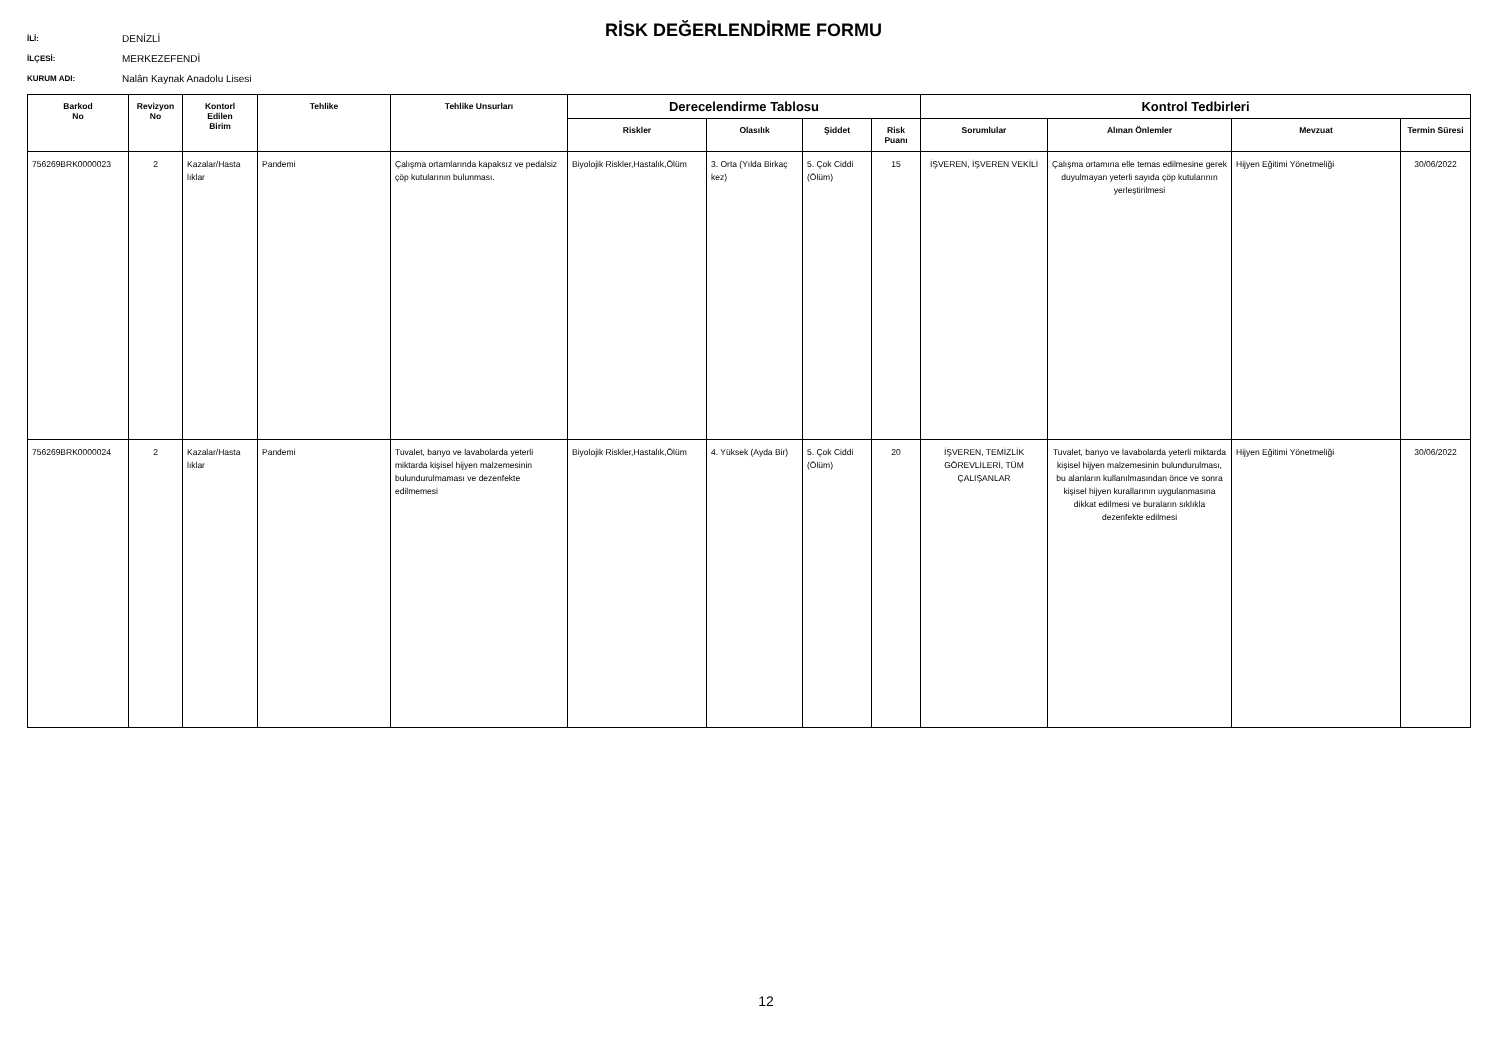İLİ: DENİZLİ
İLÇESİ: MERKEZEFENDİ
KURUM ADI: Nalân Kaynak Anadolu Lisesi
RİSK DEĞERLENDİRME FORMU
| Barkod No | Revizyon No | Kontorl Edilen Birim | Tehlike | Tehlike Unsurları | Derecelendirme Tablosu | | | | Kontrol Tedbirleri | | | |
| --- | --- | --- | --- | --- | --- | --- | --- | --- | --- | --- | --- | --- |
| | | | | | Riskler | Olasılık | Şiddet | Risk Puanı | Sorumlular | Alınan Önlemler | Mevzuat | Termin Süresi |
| 756269BRK0000023 | 2 | Kazalar/Hasta lıklar | Pandemi | Çalışma ortamlarında kapaksız ve pedalsiz çöp kutularının bulunması. | Biyolojik Riskler,Hastalık,Ölüm | 3. Orta (Yılda Birkaç kez) | 5. Çok Ciddi (Ölüm) | 15 | İŞVEREN, İŞVEREN VEKİLİ | Çalışma ortamına elle temas edilmesine gerek duyulmayan yeterli sayıda çöp kutularının yerleştirilmesi | Hijyen Eğitimi Yönetmeliği | 30/06/2022 |
| 756269BRK0000024 | 2 | Kazalar/Hasta lıklar | Pandemi | Tuvalet, banyo ve lavabolarda yeterli miktarda kişisel hijyen malzemesinin bulundurulmaması ve dezenfekte edilmemesi | Biyolojik Riskler,Hastalık,Ölüm | 4. Yüksek (Ayda Bir) | 5. Çok Ciddi (Ölüm) | 20 | İŞVEREN, TEMİZLİK GÖREVLİLERİ, TÜM ÇALIŞANLAR | Tuvalet, banyo ve lavabolarda yeterli miktarda kişisel hijyen malzemesinin bulundurulması, bu alanların kullanılmasından önce ve sonra kişisel hijyen kurallarının uygulanmasına dikkat edilmesi ve buraların sıklıkla dezenfekte edilmesi | Hijyen Eğitimi Yönetmeliği | 30/06/2022 |
12